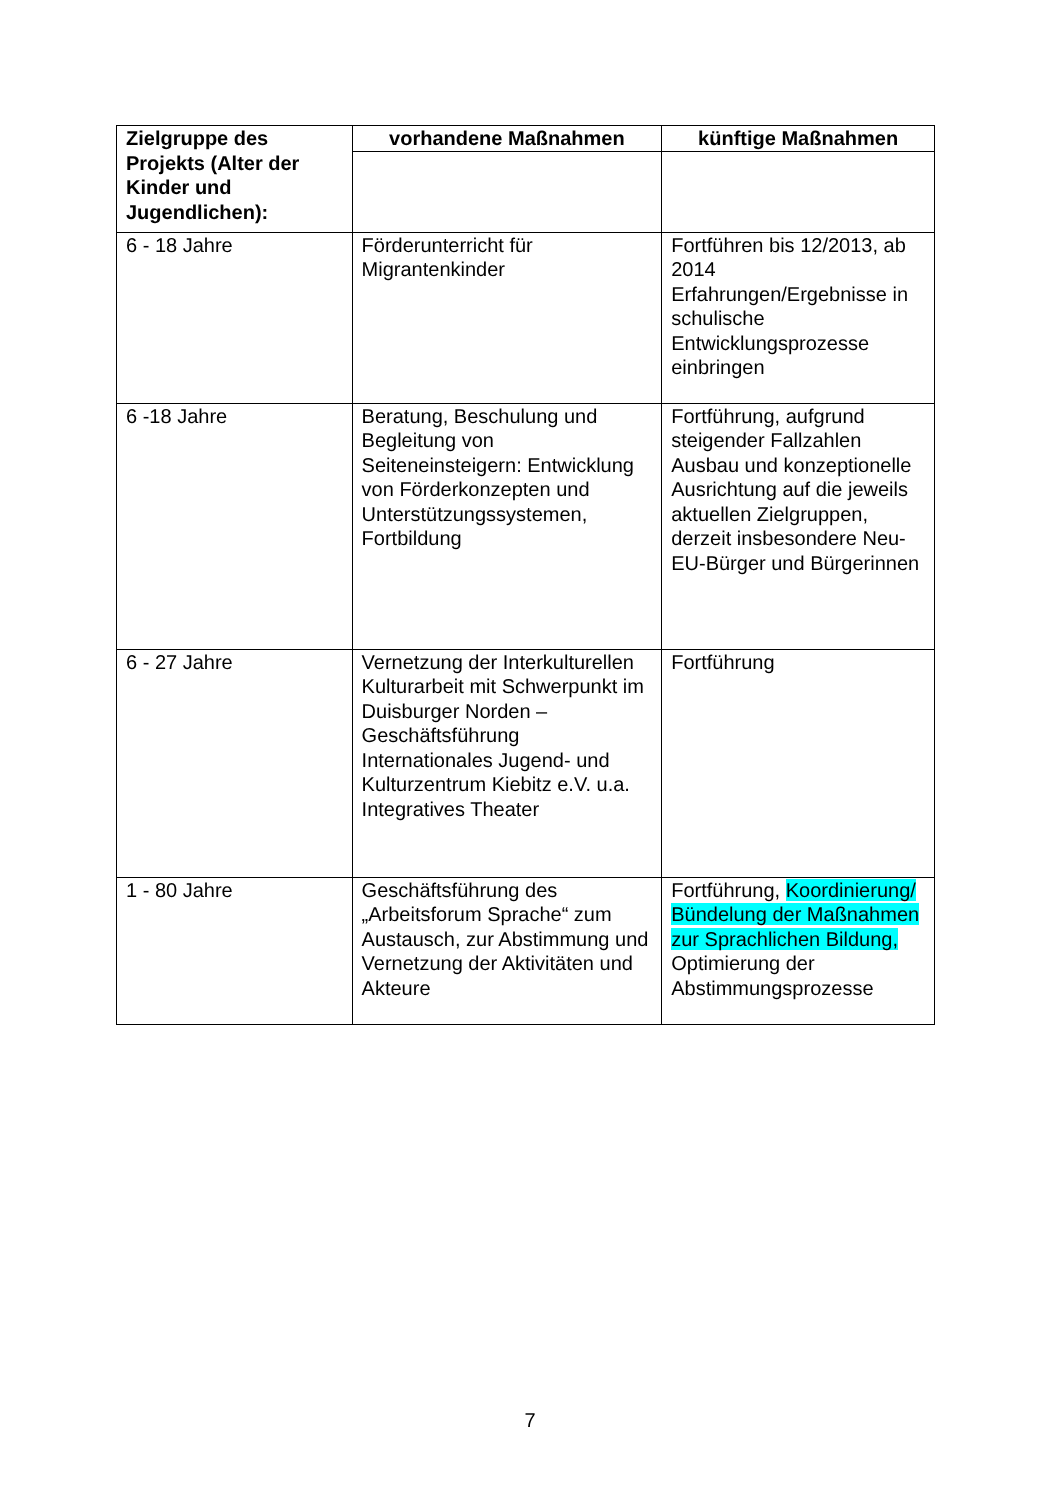| Zielgruppe des Projekts (Alter der Kinder und Jugendlichen): | vorhandene Maßnahmen | künftige Maßnahmen |
| --- | --- | --- |
| 6 - 18 Jahre | Förderunterricht für Migrantenkinder | Fortführen bis 12/2013, ab 2014 Erfahrungen/Ergebnisse in schulische Entwicklungsprozesse einbringen |
| 6 -18 Jahre | Beratung, Beschulung und Begleitung von Seiteneinsteigern: Entwicklung von Förderkonzepten und Unterstützungssystemen, Fortbildung | Fortführung, aufgrund steigender Fallzahlen Ausbau und konzeptionelle Ausrichtung auf die jeweils aktuellen Zielgruppen, derzeit insbesondere Neu-EU-Bürger und Bürgerinnen |
| 6 - 27 Jahre | Vernetzung der Interkulturellen Kulturarbeit mit Schwerpunkt im Duisburger Norden – Geschäftsführung Internationales Jugend- und Kulturzentrum Kiebitz e.V. u.a. Integratives Theater | Fortführung |
| 1 - 80 Jahre | Geschäftsführung des „Arbeitsforum Sprache“ zum Austausch, zur Abstimmung und Vernetzung der Aktivitäten und Akteure | Fortführung, Koordinierung/ Bündelung der Maßnahmen zur Sprachlichen Bildung, Optimierung der Abstimmungsprozesse |
7